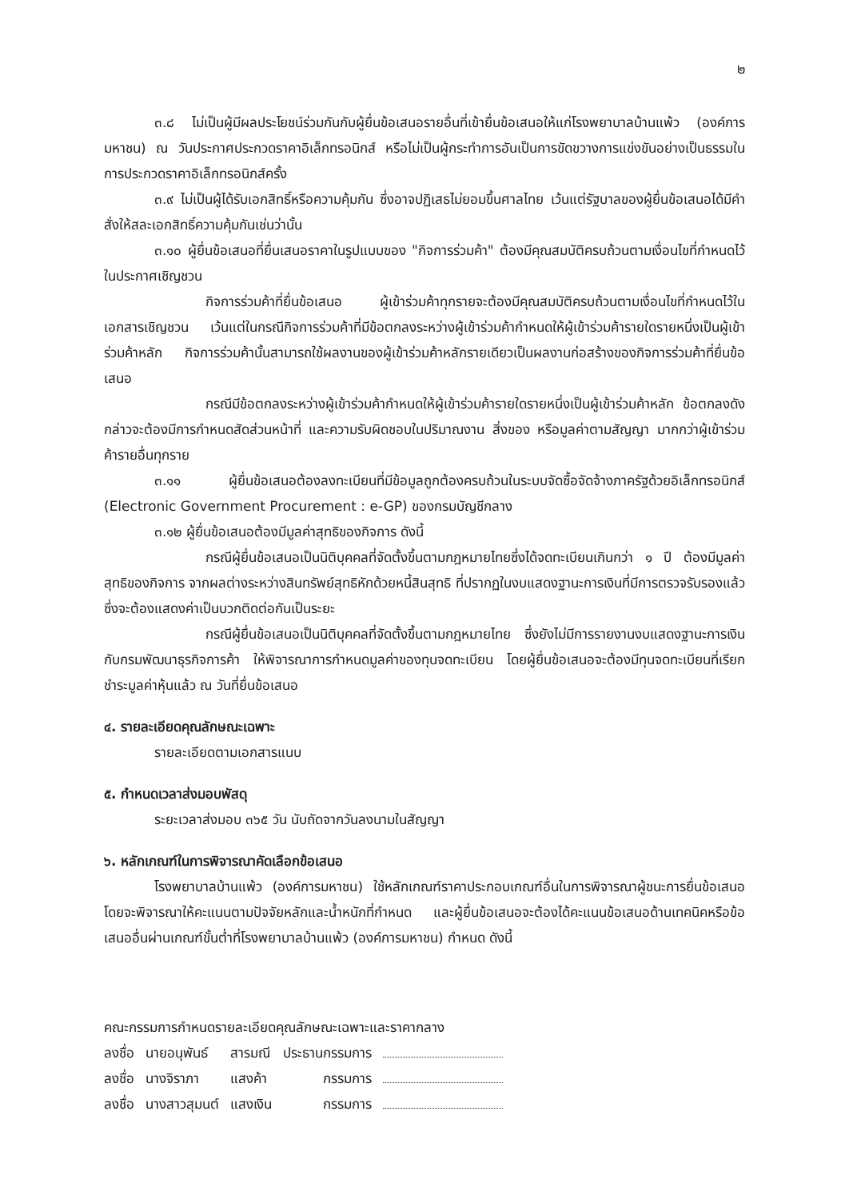๒
๓.๘ ไม่เป็นผู้มีผลประโยชน์ร่วมกันกับผู้ยื่นข้อเสนอรายอื่นที่เข้ายื่นข้อเสนอให้แก่โรงพยาบาลบ้านแพ้ว (องค์การมหาชน) ณ วันประกาศประกวดราคาอิเล็กทรอนิกส์ หรือไม่เป็นผู้กระทำการอันเป็นการขัดขวางการแข่งขันอย่างเป็นธรรมในการประกวดราคาอิเล็กทรอนิกส์ครั้ง
๓.๙ ไม่เป็นผู้ได้รับเอกสิทธิ์หรือความคุ้มกัน ซึ่งอาจปฏิเสธไม่ยอมขึ้นศาลไทย เว้นแต่รัฐบาลของผู้ยื่นข้อเสนอได้มีคำสั่งให้สละเอกสิทธิ์ความคุ้มกันเช่นว่านั้น
๓.๑๐ ผู้ยื่นข้อเสนอที่ยื่นเสนอราคาในรูปแบบของ "กิจการร่วมค้า" ต้องมีคุณสมบัติครบถ้วนตามเงื่อนไขที่กำหนดไว้ในประกาศเชิญชวน
กิจการร่วมค้าที่ยื่นข้อเสนอ ผู้เข้าร่วมค้าทุกรายจะต้องมีคุณสมบัติครบถ้วนตามเงื่อนไขที่กำหนดไว้ในเอกสารเชิญชวน เว้นแต่ในกรณีกิจการร่วมค้าที่มีข้อตกลงระหว่างผู้เข้าร่วมค้ากำหนดให้ผู้เข้าร่วมค้ารายใดรายหนึ่งเป็นผู้เข้าร่วมค้าหลัก กิจการร่วมค้านั้นสามารถใช้ผลงานของผู้เข้าร่วมค้าหลักรายเดียวเป็นผลงานก่อสร้างของกิจการร่วมค้าที่ยื่นข้อเสนอ
กรณีมีข้อตกลงระหว่างผู้เข้าร่วมค้ากำหนดให้ผู้เข้าร่วมค้ารายใดรายหนึ่งเป็นผู้เข้าร่วมค้าหลัก ข้อตกลงดังกล่าวจะต้องมีการกำหนดสัดส่วนหน้าที่ และความรับผิดชอบในปริมาณงาน สิ่งของ หรือมูลค่าตามสัญญา มากกว่าผู้เข้าร่วมค้ารายอื่นทุกราย
๓.๑๑ ผู้ยื่นข้อเสนอต้องลงทะเบียนที่มีข้อมูลถูกต้องครบถ้วนในระบบจัดซื้อจัดจ้างภาครัฐด้วยอิเล็กทรอนิกส์ (Electronic Government Procurement : e-GP) ของกรมบัญชีกลาง
๓.๑๒ ผู้ยื่นข้อเสนอต้องมีมูลค่าสุทธิของกิจการ ดังนี้
กรณีผู้ยื่นข้อเสนอเป็นนิติบุคคลที่จัดตั้งขึ้นตามกฎหมายไทยซึ่งได้จดทะเบียนเกินกว่า ๑ ปี ต้องมีมูลค่าสุทธิของกิจการ จากผลต่างระหว่างสินทรัพย์สุทธิหักด้วยหนี้สินสุทธิ ที่ปรากฏในงบแสดงฐานะการเงินที่มีการตรวจรับรองแล้ว ซึ่งจะต้องแสดงค่าเป็นบวกติดต่อกันเป็นระยะ
กรณีผู้ยื่นข้อเสนอเป็นนิติบุคคลที่จัดตั้งขึ้นตามกฎหมายไทย ซึ่งยังไม่มีการรายงานงบแสดงฐานะการเงินกับกรมพัฒนาธุรกิจการค้า ให้พิจารณาการกำหนดมูลค่าของทุนจดทะเบียน โดยผู้ยื่นข้อเสนอจะต้องมีทุนจดทะเบียนที่เรียกชำระมูลค่าหุ้นแล้ว ณ วันที่ยื่นข้อเสนอ
๔. รายละเอียดคุณลักษณะเฉพาะ
รายละเอียดตามเอกสารแนบ
๕. กำหนดเวลาส่งมอบพัสดุ
ระยะเวลาส่งมอบ ๓๖๕ วัน นับถัดจากวันลงนามในสัญญา
๖. หลักเกณฑ์ในการพิจารณาคัดเลือกข้อเสนอ
โรงพยาบาลบ้านแพ้ว (องค์การมหาชน) ใช้หลักเกณฑ์ราคาประกอบเกณฑ์อื่นในการพิจารณาผู้ชนะการยื่นข้อเสนอ โดยจะพิจารณาให้คะแนนตามปัจจัยหลักและน้ำหนักที่กำหนด และผู้ยื่นข้อเสนอจะต้องได้คะแนนข้อเสนอด้านเทคนิคหรือข้อเสนออื่นผ่านเกณฑ์ขั้นต่ำที่โรงพยาบาลบ้านแพ้ว (องค์การมหาชน) กำหนด ดังนี้
คณะกรรมการกำหนดรายละเอียดคุณลักษณะเฉพาะและราคากลาง
| ลงชื่อ | นายอนุพันธ์ | สารมณี | ประธานกรรมการ | |
| ลงชื่อ | นางจิราภา | แสงค้า | กรรมการ | |
| ลงชื่อ | นางสาวสุมนต์ | แสงเงิน | กรรมการ | |